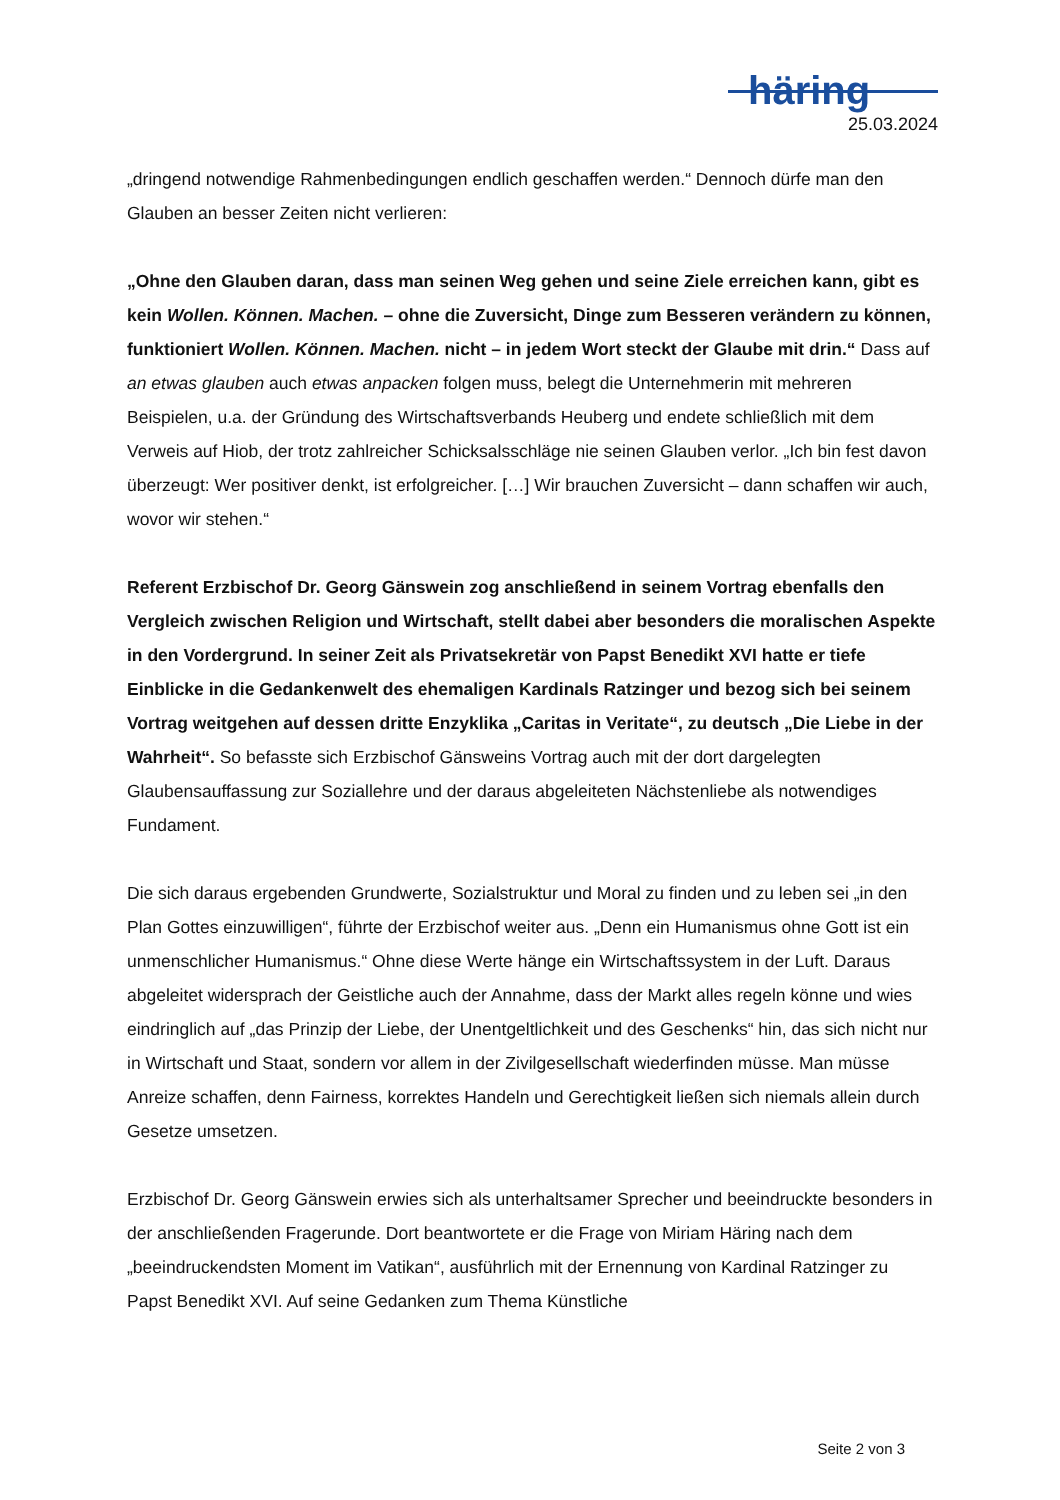häring
25.03.2024
„dringend notwendige Rahmenbedingungen endlich geschaffen werden.“ Dennoch dürfe man den Glauben an besser Zeiten nicht verlieren:
„Ohne den Glauben daran, dass man seinen Weg gehen und seine Ziele erreichen kann, gibt es kein Wollen. Können. Machen. – ohne die Zuversicht, Dinge zum Besseren verändern zu können, funktioniert Wollen. Können. Machen. nicht – in jedem Wort steckt der Glaube mit drin.“ Dass auf an etwas glauben auch etwas anpacken folgen muss, belegt die Unternehmerin mit mehreren Beispielen, u.a. der Gründung des Wirtschaftsverbands Heuberg und endete schließlich mit dem Verweis auf Hiob, der trotz zahlreicher Schicksalsschläge nie seinen Glauben verlor. „Ich bin fest davon überzeugt: Wer positiver denkt, ist erfolgreicher. […] Wir brauchen Zuversicht – dann schaffen wir auch, wovor wir stehen.“
Referent Erzbischof Dr. Georg Gänswein zog anschließend in seinem Vortrag ebenfalls den Vergleich zwischen Religion und Wirtschaft, stellt dabei aber besonders die moralischen Aspekte in den Vordergrund. In seiner Zeit als Privatsekretär von Papst Benedikt XVI hatte er tiefe Einblicke in die Gedankenwelt des ehemaligen Kardinals Ratzinger und bezog sich bei seinem Vortrag weitgehen auf dessen dritte Enzyklika „Caritas in Veritate“, zu deutsch „Die Liebe in der Wahrheit“. So befasste sich Erzbischof Gänsweins Vortrag auch mit der dort dargelegten Glaubensauffassung zur Soziallehre und der daraus abgeleiteten Nächstenliebe als notwendiges Fundament.
Die sich daraus ergebenden Grundwerte, Sozialstruktur und Moral zu finden und zu leben sei „in den Plan Gottes einzuwilligen“, führte der Erzbischof weiter aus. „Denn ein Humanismus ohne Gott ist ein unmenschlicher Humanismus.“ Ohne diese Werte hänge ein Wirtschaftssystem in der Luft. Daraus abgeleitet widersprach der Geistliche auch der Annahme, dass der Markt alles regeln könne und wies eindringlich auf „das Prinzip der Liebe, der Unentgeltlichkeit und des Geschenks“ hin, das sich nicht nur in Wirtschaft und Staat, sondern vor allem in der Zivilgesellschaft wiederfinden müsse. Man müsse Anreize schaffen, denn Fairness, korrektes Handeln und Gerechtigkeit ließen sich niemals allein durch Gesetze umsetzen.
Erzbischof Dr. Georg Gänswein erwies sich als unterhaltsamer Sprecher und beeindruckte besonders in der anschließenden Fragerunde. Dort beantwortete er die Frage von Miriam Häring nach dem „beeindruckendsten Moment im Vatikan“, ausführlich mit der Ernennung von Kardinal Ratzinger zu Papst Benedikt XVI. Auf seine Gedanken zum Thema Künstliche
Seite 2 von 3